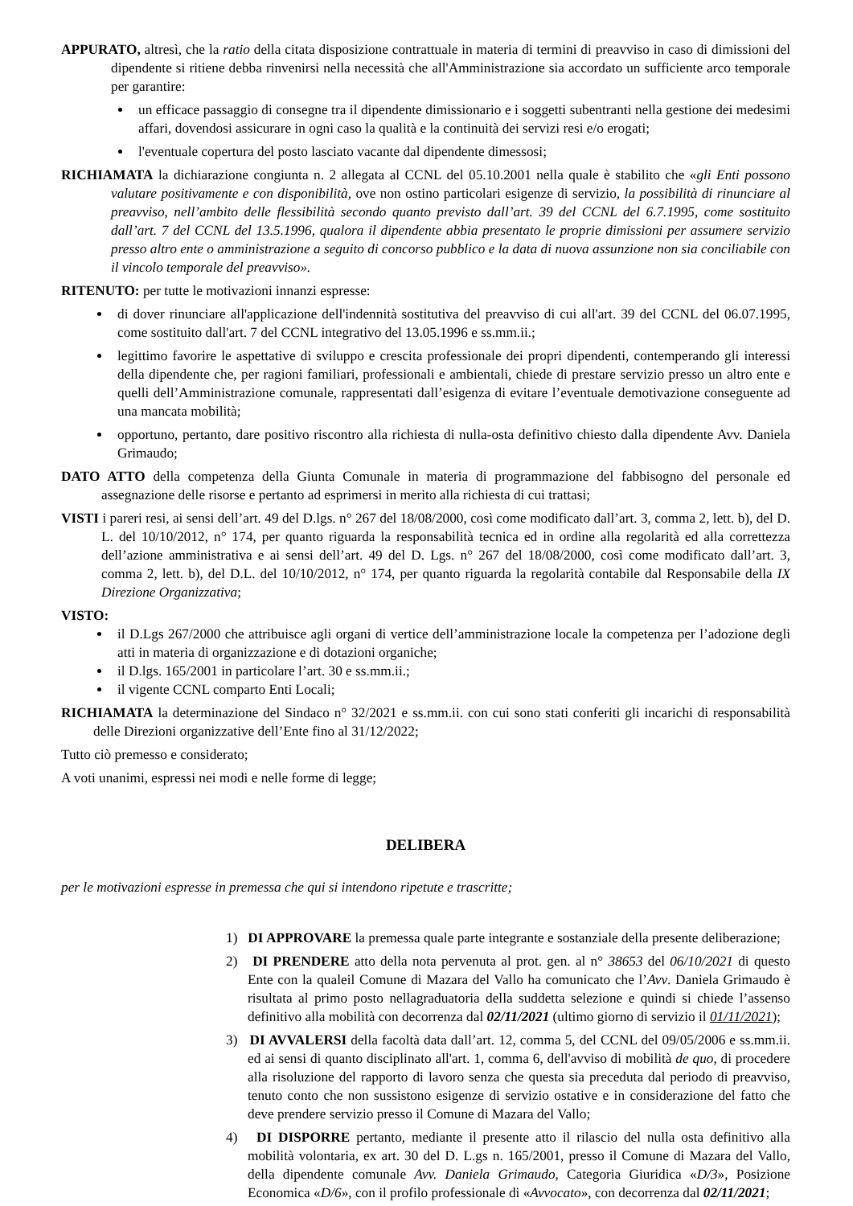APPURATO, altresì, che la ratio della citata disposizione contrattuale in materia di termini di preavviso in caso di dimissioni del dipendente si ritiene debba rinvenirsi nella necessità che all'Amministrazione sia accordato un sufficiente arco temporale per garantire:
un efficace passaggio di consegne tra il dipendente dimissionario e i soggetti subentranti nella gestione dei medesimi affari, dovendosi assicurare in ogni caso la qualità e la continuità dei servizi resi e/o erogati;
l'eventuale copertura del posto lasciato vacante dal dipendente dimessosi;
RICHIAMATA la dichiarazione congiunta n. 2 allegata al CCNL del 05.10.2001 nella quale è stabilito che «gli Enti possono valutare positivamente e con disponibilità, ove non ostino particolari esigenze di servizio, la possibilità di rinunciare al preavviso, nell’ambito delle flessibilità secondo quanto previsto dall’art. 39 del CCNL del 6.7.1995, come sostituito dall’art. 7 del CCNL del 13.5.1996, qualora il dipendente abbia presentato le proprie dimissioni per assumere servizio presso altro ente o amministrazione a seguito di concorso pubblico e la data di nuova assunzione non sia conciliabile con il vincolo temporale del preavviso».
RITENUTO: per tutte le motivazioni innanzi espresse:
di dover rinunciare all'applicazione dell'indennità sostitutiva del preavviso di cui all'art. 39 del CCNL del 06.07.1995, come sostituito dall'art. 7 del CCNL integrativo del 13.05.1996 e ss.mm.ii.;
legittimo favorire le aspettative di sviluppo e crescita professionale dei propri dipendenti, contemperando gli interessi della dipendente che, per ragioni familiari, professionali e ambientali, chiede di prestare servizio presso un altro ente e quelli dell’Amministrazione comunale, rappresentati dall’esigenza di evitare l’eventuale demotivazione conseguente ad una mancata mobilità;
opportuno, pertanto, dare positivo riscontro alla richiesta di nulla-osta definitivo chiesto dalla dipendente Avv. Daniela Grimaudo;
DATO ATTO della competenza della Giunta Comunale in materia di programmazione del fabbisogno del personale ed assegnazione delle risorse e pertanto ad esprimersi in merito alla richiesta di cui trattasi;
VISTI i pareri resi, ai sensi dell’art. 49 del D.lgs. n° 267 del 18/08/2000, così come modificato dall’art. 3, comma 2, lett. b), del D. L. del 10/10/2012, n° 174, per quanto riguarda la responsabilità tecnica ed in ordine alla regolarità ed alla correttezza dell’azione amministrativa e ai sensi dell’art. 49 del D. Lgs. n° 267 del 18/08/2000, così come modificato dall’art. 3, comma 2, lett. b), del D.L. del 10/10/2012, n° 174, per quanto riguarda la regolarità contabile dal Responsabile della IX Direzione Organizzativa;
VISTO:
il D.Lgs 267/2000 che attribuisce agli organi di vertice dell’amministrazione locale la competenza per l’adozione degli atti in materia di organizzazione e di dotazioni organiche;
il D.lgs. 165/2001 in particolare l’art. 30 e ss.mm.ii.;
il vigente CCNL comparto Enti Locali;
RICHIAMATA la determinazione del Sindaco n° 32/2021 e ss.mm.ii. con cui sono stati conferiti gli incarichi di responsabilità delle Direzioni organizzative dell’Ente fino al 31/12/2022;
Tutto ciò premesso e considerato;
A voti unanimi, espressi nei modi e nelle forme di legge;
DELIBERA
per le motivazioni espresse in premessa che qui si intendono ripetute e trascritte;
1) DI APPROVARE la premessa quale parte integrante e sostanziale della presente deliberazione;
2) DI PRENDERE atto della nota pervenuta al prot. gen. al n° 38653 del 06/10/2021 di questo Ente con la qualeil Comune di Mazara del Vallo ha comunicato che l’Avv. Daniela Grimaudo è risultata al primo posto nellagraduatoria della suddetta selezione e quindi si chiede l’assenso definitivo alla mobilità con decorrenza dal 02/11/2021 (ultimo giorno di servizio il 01/11/2021);
3) DI AVVALERSI della facoltà data dall’art. 12, comma 5, del CCNL del 09/05/2006 e ss.mm.ii. ed ai sensi di quanto disciplinato all'art. 1, comma 6, dell'avviso di mobilità de quo, di procedere alla risoluzione del rapporto di lavoro senza che questa sia preceduta dal periodo di preavviso, tenuto conto che non sussistono esigenze di servizio ostative e in considerazione del fatto che deve prendere servizio presso il Comune di Mazara del Vallo;
4) DI DISPORRE pertanto, mediante il presente atto il rilascio del nulla osta definitivo alla mobilità volontaria, ex art. 30 del D. L.gs n. 165/2001, presso il Comune di Mazara del Vallo, della dipendente comunale Avv. Daniela Grimaudo, Categoria Giuridica «D/3», Posizione Economica «D/6», con il profilo professionale di «Avvocato», con decorrenza dal 02/11/2021;